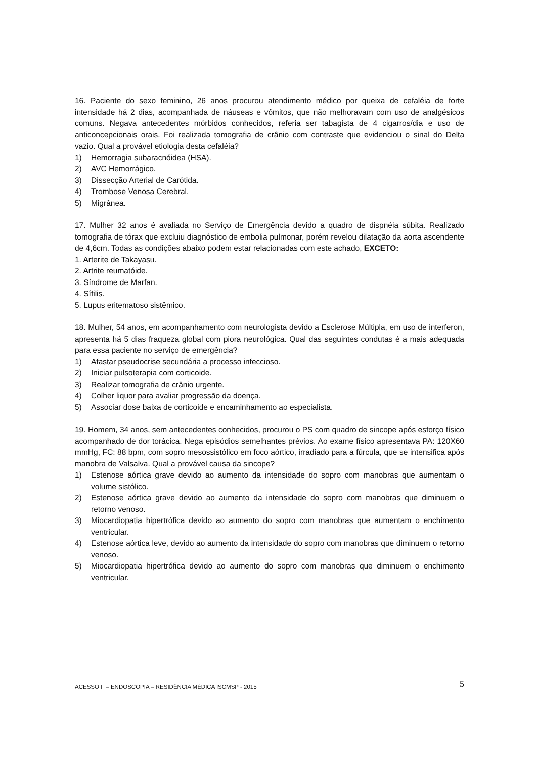16. Paciente do sexo feminino, 26 anos procurou atendimento médico por queixa de cefaléia de forte intensidade há 2 dias, acompanhada de náuseas e vômitos, que não melhoravam com uso de analgésicos comuns. Negava antecedentes mórbidos conhecidos, referia ser tabagista de 4 cigarros/dia e uso de anticoncepcionais orais. Foi realizada tomografia de crânio com contraste que evidenciou o sinal do Delta vazio. Qual a provável etiologia desta cefaléia?
1) Hemorragia subaracnóidea (HSA).
2) AVC Hemorrágico.
3) Dissecção Arterial de Carótida.
4) Trombose Venosa Cerebral.
5) Migrânea.
17. Mulher 32 anos é avaliada no Serviço de Emergência devido a quadro de dispnéia súbita. Realizado tomografia de tórax que excluiu diagnóstico de embolia pulmonar, porém revelou dilatação da aorta ascendente de 4,6cm. Todas as condições abaixo podem estar relacionadas com este achado, EXCETO:
1. Arterite de Takayasu.
2. Artrite reumatóide.
3. Síndrome de Marfan.
4. Sífilis.
5. Lupus eritematoso sistêmico.
18. Mulher, 54 anos, em acompanhamento com neurologista devido a Esclerose Múltipla, em uso de interferon, apresenta há 5 dias fraqueza global com piora neurológica. Qual das seguintes condutas é a mais adequada para essa paciente no serviço de emergência?
1) Afastar pseudocrise secundária a processo infeccioso.
2) Iniciar pulsoterapia com corticoide.
3) Realizar tomografia de crânio urgente.
4) Colher liquor para avaliar progressão da doença.
5) Associar dose baixa de corticoide e encaminhamento ao especialista.
19. Homem, 34 anos, sem antecedentes conhecidos, procurou o PS com quadro de sincope após esforço físico acompanhado de dor torácica. Nega episódios semelhantes prévios. Ao exame físico apresentava PA: 120X60 mmHg, FC: 88 bpm, com sopro mesossistólico em foco aórtico, irradiado para a fúrcula, que se intensifica após manobra de Valsalva. Qual a provável causa da sincope?
1) Estenose aórtica grave devido ao aumento da intensidade do sopro com manobras que aumentam o volume sistólico.
2) Estenose aórtica grave devido ao aumento da intensidade do sopro com manobras que diminuem o retorno venoso.
3) Miocardiopatia hipertrófica devido ao aumento do sopro com manobras que aumentam o enchimento ventricular.
4) Estenose aórtica leve, devido ao aumento da intensidade do sopro com manobras que diminuem o retorno venoso.
5) Miocardiopatia hipertrófica devido ao aumento do sopro com manobras que diminuem o enchimento ventricular.
ACESSO F – ENDOSCOPIA – RESIDÊNCIA MÉDICA ISCMSP - 2015 5